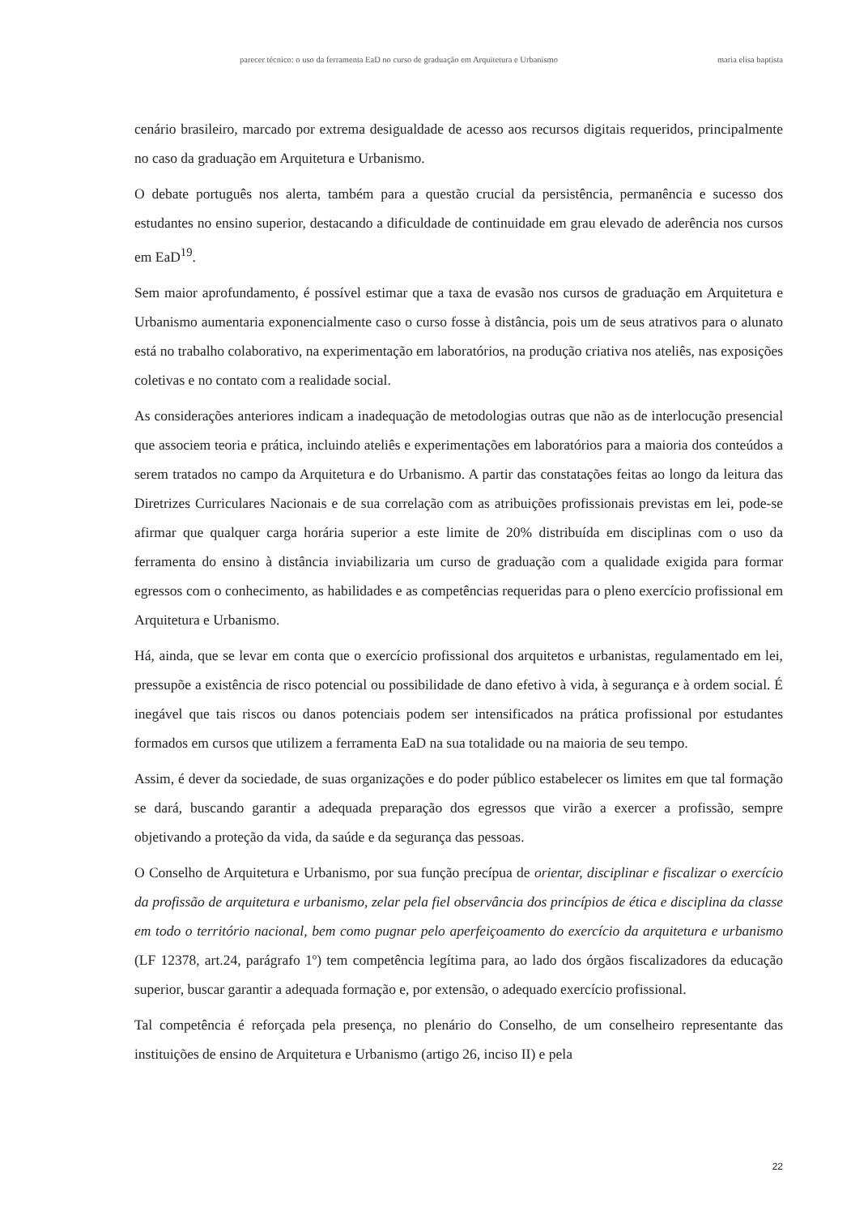parecer técnico: o uso da ferramenta EaD no curso de graduação em Arquitetura e Urbanismo maria elisa baptista
cenário brasileiro, marcado por extrema desigualdade de acesso aos recursos digitais requeridos, principalmente no caso da graduação em Arquitetura e Urbanismo.
O debate português nos alerta, também para a questão crucial da persistência, permanência e sucesso dos estudantes no ensino superior, destacando a dificuldade de continuidade em grau elevado de aderência nos cursos em EaD<sup>19</sup>.
Sem maior aprofundamento, é possível estimar que a taxa de evasão nos cursos de graduação em Arquitetura e Urbanismo aumentaria exponencialmente caso o curso fosse à distância, pois um de seus atrativos para o alunato está no trabalho colaborativo, na experimentação em laboratórios, na produção criativa nos ateliês, nas exposições coletivas e no contato com a realidade social.
As considerações anteriores indicam a inadequação de metodologias outras que não as de interlocução presencial que associem teoria e prática, incluindo ateliês e experimentações em laboratórios para a maioria dos conteúdos a serem tratados no campo da Arquitetura e do Urbanismo. A partir das constatações feitas ao longo da leitura das Diretrizes Curriculares Nacionais e de sua correlação com as atribuições profissionais previstas em lei, pode-se afirmar que qualquer carga horária superior a este limite de 20% distribuída em disciplinas com o uso da ferramenta do ensino à distância inviabilizaria um curso de graduação com a qualidade exigida para formar egressos com o conhecimento, as habilidades e as competências requeridas para o pleno exercício profissional em Arquitetura e Urbanismo.
Há, ainda, que se levar em conta que o exercício profissional dos arquitetos e urbanistas, regulamentado em lei, pressupõe a existência de risco potencial ou possibilidade de dano efetivo à vida, à segurança e à ordem social. É inegável que tais riscos ou danos potenciais podem ser intensificados na prática profissional por estudantes formados em cursos que utilizem a ferramenta EaD na sua totalidade ou na maioria de seu tempo.
Assim, é dever da sociedade, de suas organizações e do poder público estabelecer os limites em que tal formação se dará, buscando garantir a adequada preparação dos egressos que virão a exercer a profissão, sempre objetivando a proteção da vida, da saúde e da segurança das pessoas.
O Conselho de Arquitetura e Urbanismo, por sua função precípua de orientar, disciplinar e fiscalizar o exercício da profissão de arquitetura e urbanismo, zelar pela fiel observância dos princípios de ética e disciplina da classe em todo o território nacional, bem como pugnar pelo aperfeiçoamento do exercício da arquitetura e urbanismo (LF 12378, art.24, parágrafo 1º) tem competência legítima para, ao lado dos órgãos fiscalizadores da educação superior, buscar garantir a adequada formação e, por extensão, o adequado exercício profissional.
Tal competência é reforçada pela presença, no plenário do Conselho, de um conselheiro representante das instituições de ensino de Arquitetura e Urbanismo (artigo 26, inciso II) e pela
22